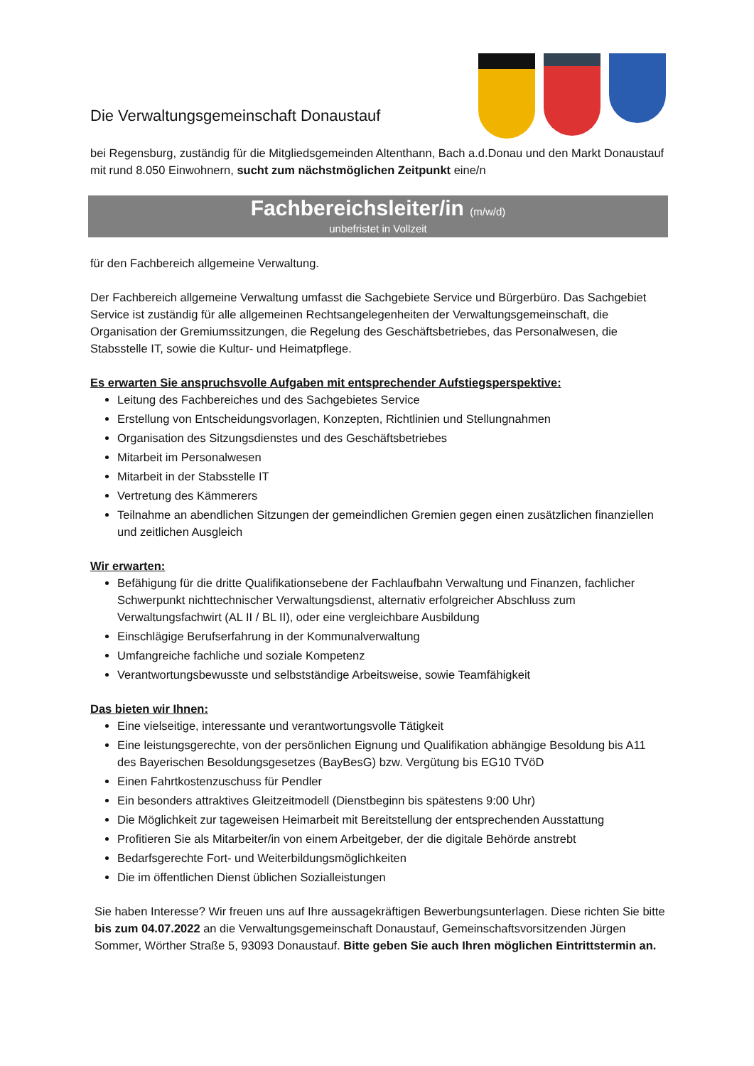Die Verwaltungsgemeinschaft Donaustauf
bei Regensburg, zuständig für die Mitgliedsgemeinden Altenthann, Bach a.d.Donau und den Markt Donaustauf mit rund 8.050 Einwohnern, sucht zum nächstmöglichen Zeitpunkt eine/n
Fachbereichsleiter/in (m/w/d)
unbefristet in Vollzeit
für den Fachbereich allgemeine Verwaltung.
Der Fachbereich allgemeine Verwaltung umfasst die Sachgebiete Service und Bürgerbüro. Das Sachgebiet Service ist zuständig für alle allgemeinen Rechtsangelegenheiten der Verwaltungsgemeinschaft, die Organisation der Gremiumssitzungen, die Regelung des Geschäftsbetriebes, das Personalwesen, die Stabsstelle IT, sowie die Kultur- und Heimatpflege.
Es erwarten Sie anspruchsvolle Aufgaben mit entsprechender Aufstiegsperspektive:
Leitung des Fachbereiches und des Sachgebietes Service
Erstellung von Entscheidungsvorlagen, Konzepten, Richtlinien und Stellungnahmen
Organisation des Sitzungsdienstes und des Geschäftsbetriebes
Mitarbeit im Personalwesen
Mitarbeit in der Stabsstelle IT
Vertretung des Kämmerers
Teilnahme an abendlichen Sitzungen der gemeindlichen Gremien gegen einen zusätzlichen finanziellen und zeitlichen Ausgleich
Wir erwarten:
Befähigung für die dritte Qualifikationsebene der Fachlaufbahn Verwaltung und Finanzen, fachlicher Schwerpunkt nichttechnischer Verwaltungsdienst, alternativ erfolgreicher Abschluss zum Verwaltungsfachwirt (AL II / BL II), oder eine vergleichbare Ausbildung
Einschlägige Berufserfahrung in der Kommunalverwaltung
Umfangreiche fachliche und soziale Kompetenz
Verantwortungsbewusste und selbstständige Arbeitsweise, sowie Teamfähigkeit
Das bieten wir Ihnen:
Eine vielseitige, interessante und verantwortungsvolle Tätigkeit
Eine leistungsgerechte, von der persönlichen Eignung und Qualifikation abhängige Besoldung bis A11 des Bayerischen Besoldungsgesetzes (BayBesG) bzw. Vergütung bis EG10 TVöD
Einen Fahrtkostenzuschuss für Pendler
Ein besonders attraktives Gleitzeitmodell (Dienstbeginn bis spätestens 9:00 Uhr)
Die Möglichkeit zur tageweisen Heimarbeit mit Bereitstellung der entsprechenden Ausstattung
Profitieren Sie als Mitarbeiter/in von einem Arbeitgeber, der die digitale Behörde anstrebt
Bedarfsgerechte Fort- und Weiterbildungsmöglichkeiten
Die im öffentlichen Dienst üblichen Sozialleistungen
Sie haben Interesse? Wir freuen uns auf Ihre aussagekräftigen Bewerbungsunterlagen. Diese richten Sie bitte bis zum 04.07.2022 an die Verwaltungsgemeinschaft Donaustauf, Gemeinschaftsvorsitzenden Jürgen Sommer, Wörther Straße 5, 93093 Donaustauf. Bitte geben Sie auch Ihren möglichen Eintrittstermin an.